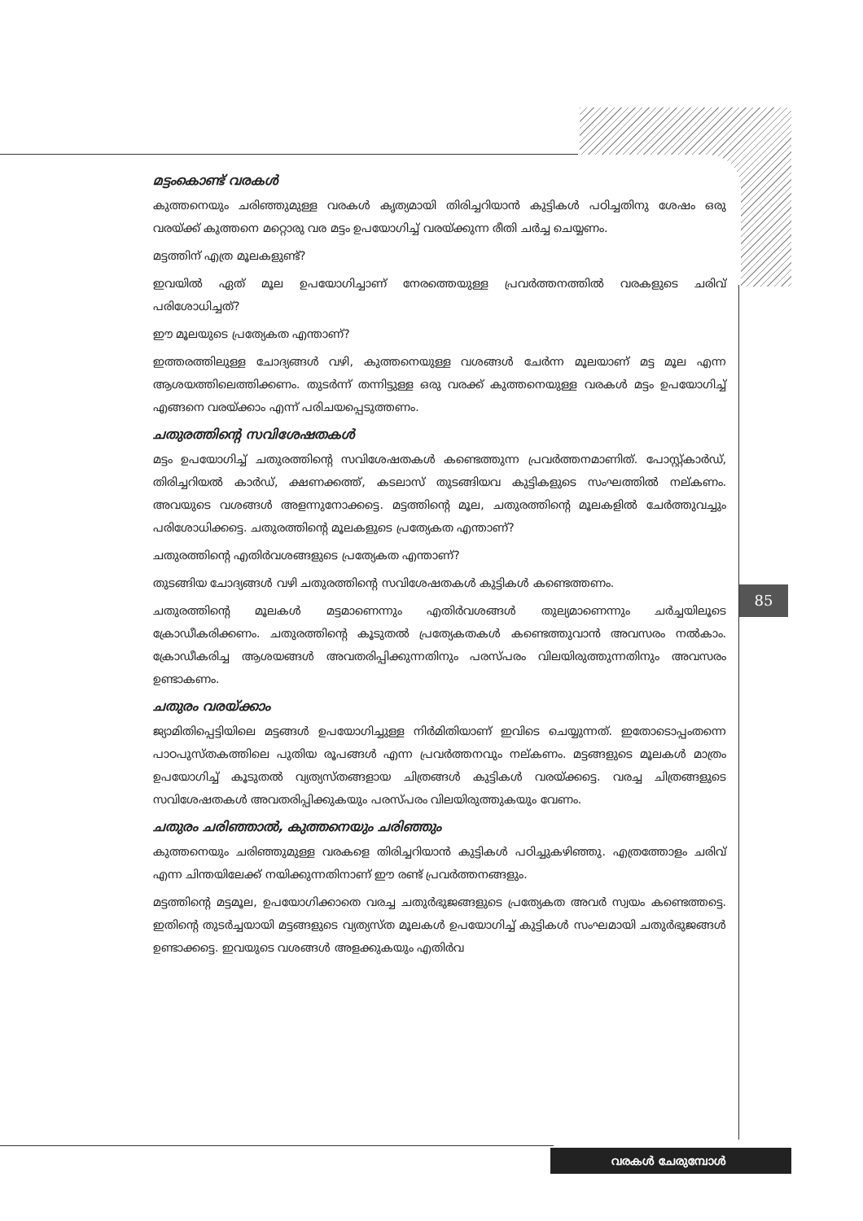മട്ടംകൊണ്ട് വരകൾ
കുത്തനെയും ചരിഞ്ഞുമുള്ള വരകൾ കൃത്യമായി തിരിച്ചറിയാൻ കുട്ടികൾ പഠിച്ചതിനു ശേഷം ഒരു വരയ്ക്ക് കുത്തനെ മറ്റൊരു വര മട്ടം ഉപയോഗിച്ച് വരയ്ക്കുന്ന രീതി ചർച്ച ചെയ്യണം.
മട്ടത്തിന് എത്ര മൂലകളുണ്ട്?
ഇവയിൽ ഏത് മൂല ഉപയോഗിച്ചാണ് നേരത്തെയുള്ള പ്രവർത്തനത്തിൽ വരകളുടെ ചരിവ് പരിശോധിച്ചത്?
ഈ മൂലയുടെ പ്രത്യേകത എന്താണ്?
ഇത്തരത്തിലുള്ള ചോദ്യങ്ങൾ വഴി, കുത്തനെയുള്ള വശങ്ങൾ ചേർന്ന മൂലയാണ് മട്ട മൂല എന്ന ആശയത്തിലെത്തിക്കണം. തുടർന്ന് തന്നിട്ടുള്ള ഒരു വരക്ക് കുത്തനെയുള്ള വരകൾ മട്ടം ഉപയോഗിച്ച് എങ്ങനെ വരയ്ക്കാം എന്ന് പരിചയപ്പെടുത്തണം.
ചതുരത്തിന്റെ സവിശേഷതകൾ
മട്ടം ഉപയോഗിച്ച് ചതുരത്തിന്റെ സവിശേഷതകൾ കണ്ടെത്തുന്ന പ്രവർത്തനമാണിത്. പോസ്റ്റ്കാർഡ്, തിരിച്ചറിയൽ കാർഡ്, ക്ഷണക്കത്ത്, കടലാസ് തുടങ്ങിയവ കുട്ടികളുടെ സംഘത്തിൽ നല്കണം. അവയുടെ വശങ്ങൾ അളന്നുനോക്കട്ടെ. മട്ടത്തിന്റെ മൂല, ചതുരത്തിന്റെ മൂലകളിൽ ചേർത്തുവച്ചും പരിശോധിക്കട്ടെ. ചതുരത്തിന്റെ മൂലകളുടെ പ്രത്യേകത എന്താണ്?
ചതുരത്തിന്റെ എതിർവശങ്ങളുടെ പ്രത്യേകത എന്താണ്?
തുടങ്ങിയ ചോദ്യങ്ങൾ വഴി ചതുരത്തിന്റെ സവിശേഷതകൾ കുട്ടികൾ കണ്ടെത്തണം.
ചതുരത്തിന്റെ മൂലകൾ മട്ടമാണെന്നും എതിർവശങ്ങൾ തുല്യമാണെന്നും ചർച്ചയിലൂടെ ക്രോഡീകരിക്കണം. ചതുരത്തിന്റെ കൂടുതൽ പ്രത്യേകതകൾ കണ്ടെത്തുവാൻ അവസരം നൽകാം. ക്രോഡീകരിച്ച ആശയങ്ങൾ അവതരിപ്പിക്കുന്നതിനും പരസ്പരം വിലയിരുത്തുന്നതിനും അവസരം ഉണ്ടാകണം.
ചതുരം വരയ്ക്കാം
ജ്യാമിതിപ്പെട്ടിയിലെ മട്ടങ്ങൾ ഉപയോഗിച്ചുള്ള നിർമിതിയാണ് ഇവിടെ ചെയ്യുന്നത്. ഇതോടൊപ്പംതന്നെ പാഠപുസ്തകത്തിലെ പുതിയ രൂപങ്ങൾ എന്ന പ്രവർത്തനവും നല്കണം. മട്ടങ്ങളുടെ മൂലകൾ മാത്രം ഉപയോഗിച്ച് കൂടുതൽ വ്യത്യസ്തങ്ങളായ ചിത്രങ്ങൾ കുട്ടികൾ വരയ്ക്കട്ടെ. വരച്ച ചിത്രങ്ങളുടെ സവിശേഷതകൾ അവതരിപ്പിക്കുകയും പരസ്പരം വിലയിരുത്തുകയും വേണം.
ചതുരം ചരിഞ്ഞാൽ, കുത്തനെയും ചരിഞ്ഞും
കുത്തനെയും ചരിഞ്ഞുമുള്ള വരകളെ തിരിച്ചറിയാൻ കുട്ടികൾ പഠിച്ചുകഴിഞ്ഞു. എത്രത്തോളം ചരിവ് എന്ന ചിന്തയിലേക്ക് നയിക്കുന്നതിനാണ് ഈ രണ്ട് പ്രവർത്തനങ്ങളും.
മട്ടത്തിന്റെ മട്ടമൂല, ഉപയോഗിക്കാതെ വരച്ച ചതുർഭുജങ്ങളുടെ പ്രത്യേകത അവർ സ്വയം കണ്ടെത്തട്ടെ. ഇതിന്റെ തുടർച്ചയായി മട്ടങ്ങളുടെ വ്യത്യസ്ത മൂലകൾ ഉപയോഗിച്ച് കുട്ടികൾ സംഘമായി ചതുർഭുജങ്ങൾ ഉണ്ടാക്കട്ടെ. ഇവയുടെ വശങ്ങൾ അളക്കുകയും എതിർവ
85
വരകൾ ചേരുമ്പോൾ